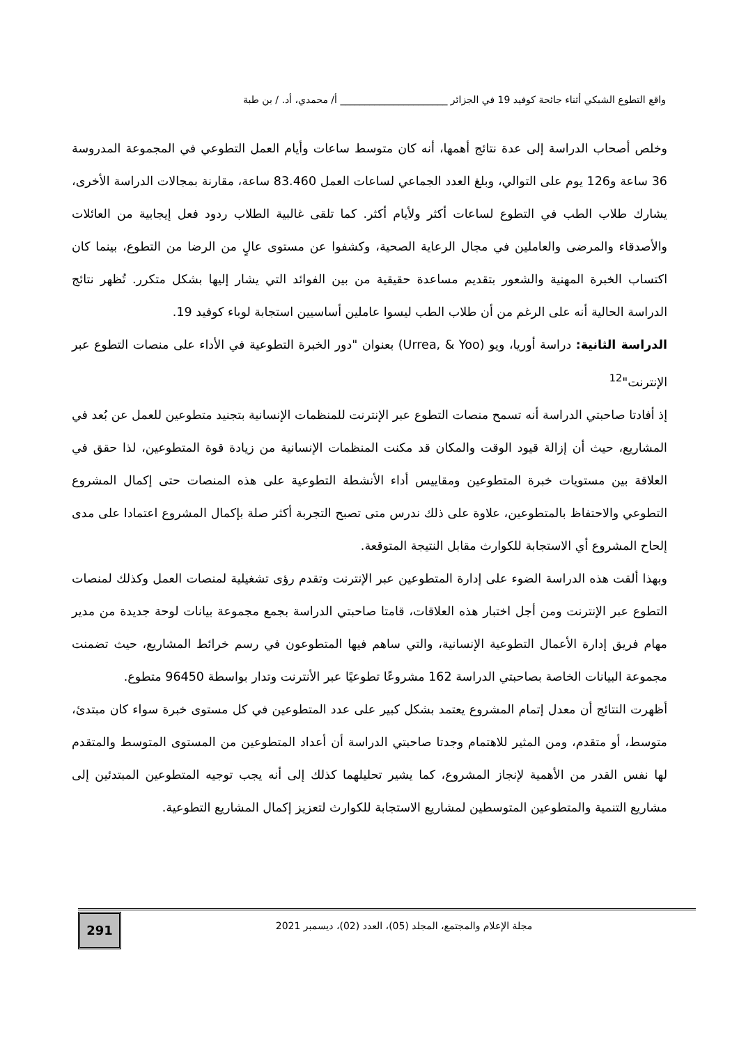واقع التطوع الشبكي أثناء جائحة كوفيد 19 في الجزائر ______________________ أ/ محمدي، أد. / بن طبة
وخلص أصحاب الدراسة إلى عدة نتائج أهمها، أنه كان متوسط ساعات وأيام العمل التطوعي في المجموعة المدروسة 36 ساعة و126 يوم على التوالي، وبلغ العدد الجماعي لساعات العمل 83.460 ساعة، مقارنة بمجالات الدراسة الأخرى، يشارك طلاب الطب في التطوع لساعات أكثر ولأيام أكثر. كما تلقى غالبية الطلاب ردود فعل إيجابية من العائلات والأصدقاء والمرضى والعاملين في مجال الرعاية الصحية، وكشفوا عن مستوى عالٍ من الرضا من التطوع، بينما كان اكتساب الخبرة المهنية والشعور بتقديم مساعدة حقيقية من بين الفوائد التي يشار إليها بشكل متكرر. تُظهر نتائج الدراسة الحالية أنه على الرغم من أن طلاب الطب ليسوا عاملين أساسيين استجابة لوباء كوفيد 19.
الدراسة الثانية: دراسة أوريا، ويو (Urrea, & Yoo) بعنوان "دور الخبرة التطوعية في الأداء على منصات التطوع عبر الإنترنت"<sup>12</sup>
إذ أفادتا صاحبتي الدراسة أنه تسمح منصات التطوع عبر الإنترنت للمنظمات الإنسانية بتجنيد متطوعين للعمل عن بُعد في المشاريع، حيث أن إزالة قيود الوقت والمكان قد مكنت المنظمات الإنسانية من زيادة قوة المتطوعين، لذا حقق في العلاقة بين مستويات خبرة المتطوعين ومقاييس أداء الأنشطة التطوعية على هذه المنصات حتى إكمال المشروع التطوعي والاحتفاظ بالمتطوعين، علاوة على ذلك ندرس متى تصبح التجربة أكثر صلة بإكمال المشروع اعتمادا على مدى إلحاح المشروع أي الاستجابة للكوارث مقابل النتيجة المتوقعة.
وبهذا ألقت هذه الدراسة الضوء على إدارة المتطوعين عبر الإنترنت وتقدم رؤى تشغيلية لمنصات العمل وكذلك لمنصات التطوع عبر الإنترنت ومن أجل اختبار هذه العلاقات، قامتا صاحبتي الدراسة بجمع مجموعة بيانات لوحة جديدة من مدير مهام فريق إدارة الأعمال التطوعية الإنسانية، والتي ساهم فيها المتطوعون في رسم خرائط المشاريع، حيث تضمنت مجموعة البيانات الخاصة بصاحبتي الدراسة 162 مشروعًا تطوعيًا عبر الأنترنت وتدار بواسطة 96450 متطوع.
أظهرت النتائج أن معدل إتمام المشروع يعتمد بشكل كبير على عدد المتطوعين في كل مستوى خبرة سواء كان مبتدئ، متوسط، أو متقدم، ومن المثير للاهتمام وجدتا صاحبتي الدراسة أن أعداد المتطوعين من المستوى المتوسط والمتقدم لها نفس القدر من الأهمية لإنجاز المشروع، كما يشير تحليلهما كذلك إلى أنه يجب توجيه المتطوعين المبتدئين إلى مشاريع التنمية والمتطوعين المتوسطين لمشاريع الاستجابة للكوارث لتعزيز إكمال المشاريع التطوعية.
مجلة الإعلام والمجتمع، المجلد (05)، العدد (02)، ديسمبر 2021
291